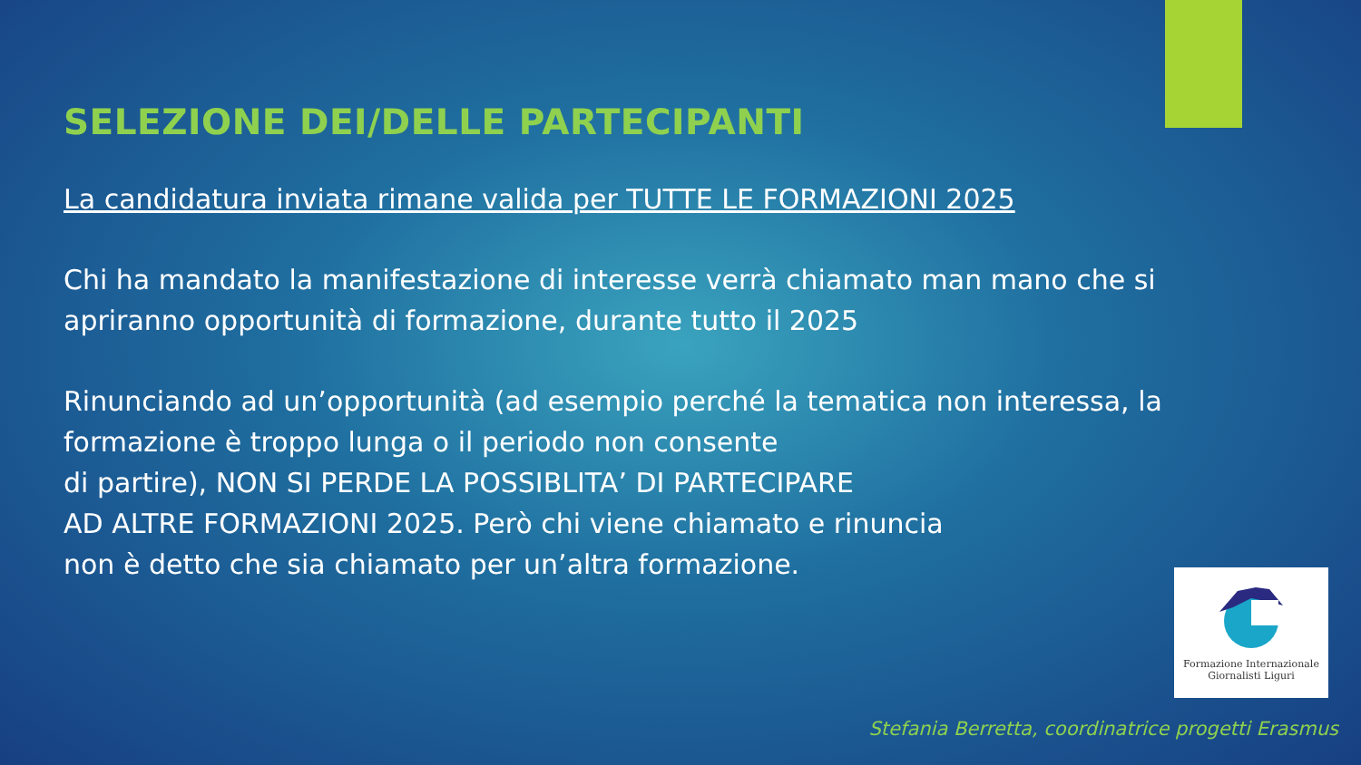SELEZIONE DEI/DELLE PARTECIPANTI
La candidatura inviata rimane valida per TUTTE LE FORMAZIONI 2025
Chi ha mandato la manifestazione di interesse verrà chiamato man mano che si apriranno opportunità di formazione, durante tutto il 2025
Rinunciando ad un’opportunità (ad esempio perché la tematica non interessa, la formazione è troppo lunga o il periodo non consente
di partire), NON SI PERDE LA POSSIBLITA’ DI PARTECIPARE
AD ALTRE FORMAZIONI 2025. Però chi viene chiamato e rinuncia
non è detto che sia chiamato per un’altra formazione.
Formazione Internazionale
Giornalisti Liguri
Stefania Berretta, coordinatrice progetti Erasmus